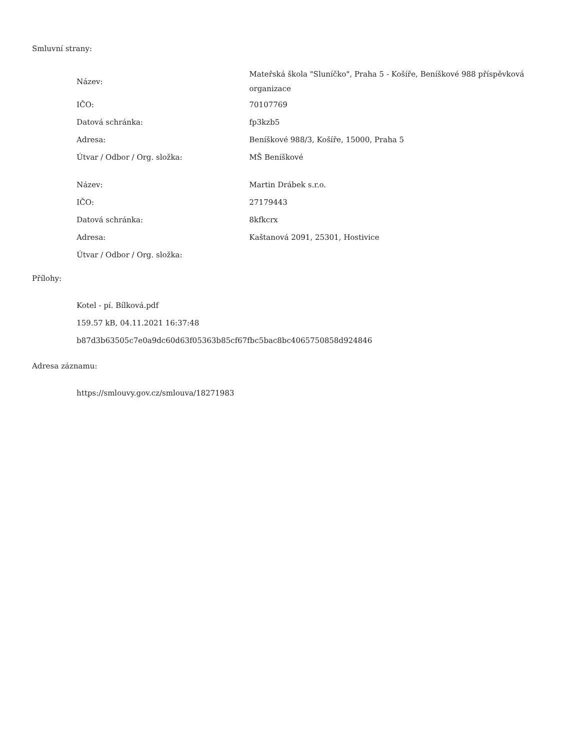Smluvní strany:
| Název: | Mateřská škola "Sluníčko", Praha 5 - Košíře, Beníškové 988 příspěvková organizace |
| IČO: | 70107769 |
| Datová schránka: | fp3kzb5 |
| Adresa: | Beníškové 988/3, Košíře, 15000, Praha 5 |
| Útvar / Odbor / Org. složka: | MŠ Beníškové |
| Název: | Martin Drábek s.r.o. |
| IČO: | 27179443 |
| Datová schránka: | 8kfkcrx |
| Adresa: | Kaštanová 2091, 25301, Hostivice |
| Útvar / Odbor / Org. složka: | |
Přílohy:
Kotel - pí. Bílková.pdf
159.57 kB, 04.11.2021 16:37:48
b87d3b63505c7e0a9dc60d63f05363b85cf67fbc5bac8bc4065750858d924846
Adresa záznamu:
https://smlouvy.gov.cz/smlouva/18271983